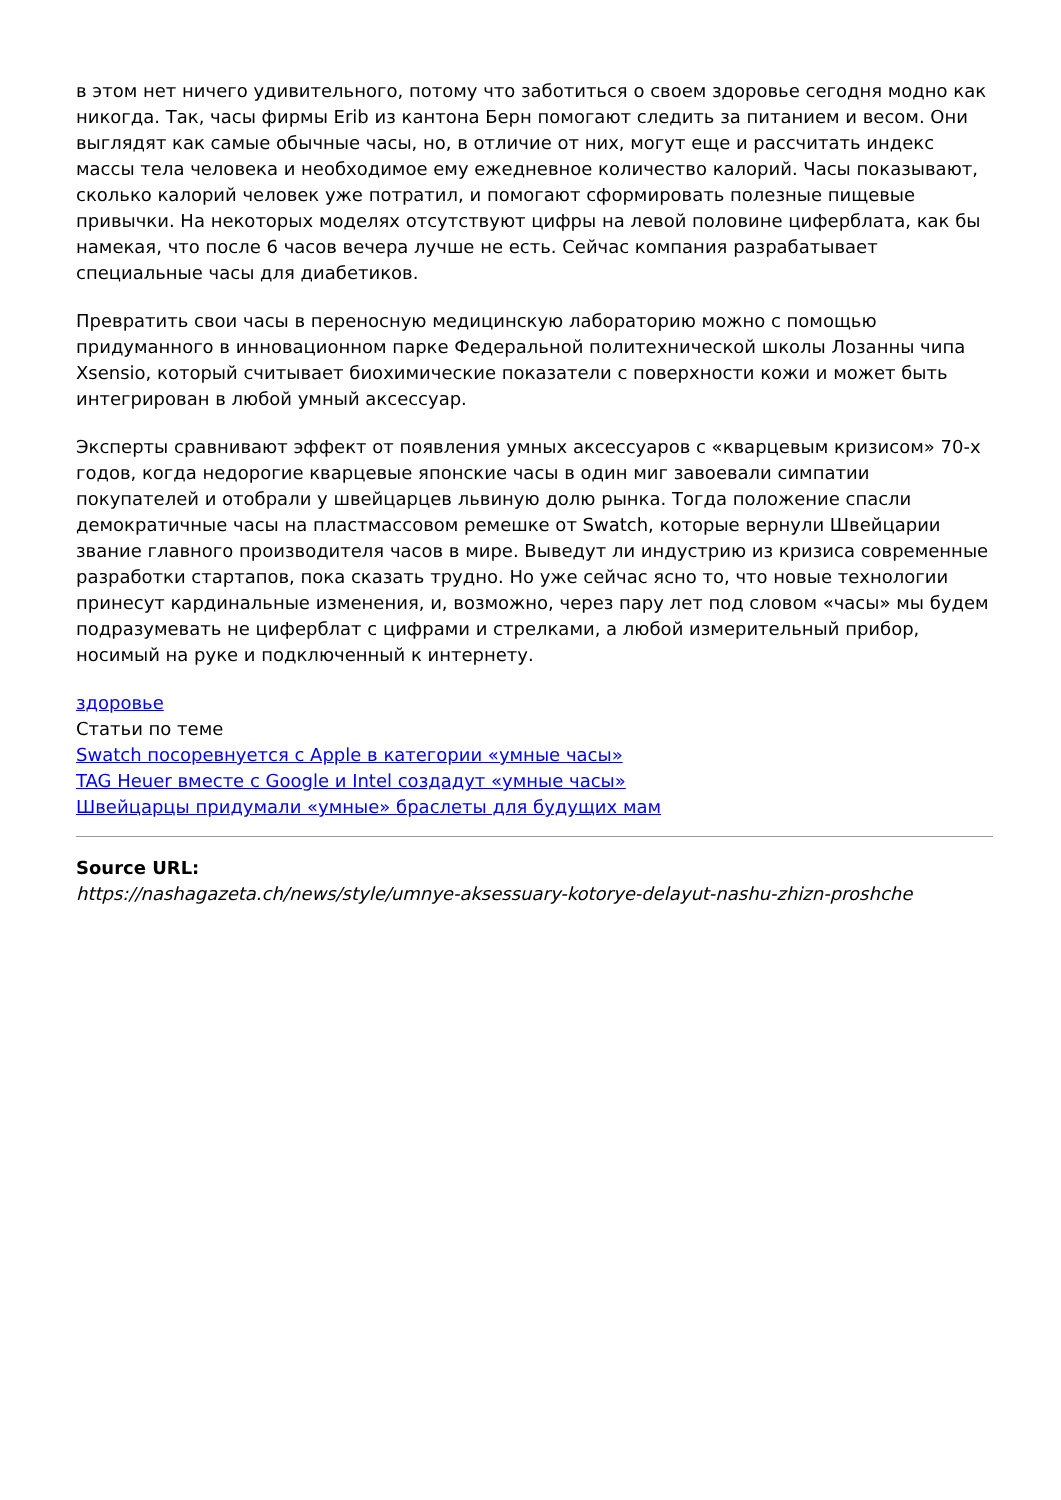в этом нет ничего удивительного, потому что заботиться о своем здоровье сегодня модно как никогда. Так, часы фирмы Erib из кантона Берн помогают следить за питанием и весом. Они выглядят как самые обычные часы, но, в отличие от них, могут еще и рассчитать индекс массы тела человека и необходимое ему ежедневное количество калорий. Часы показывают, сколько калорий человек уже потратил, и помогают сформировать полезные пищевые привычки. На некоторых моделях отсутствуют цифры на левой половине циферблата, как бы намекая, что после 6 часов вечера лучше не есть. Сейчас компания разрабатывает специальные часы для диабетиков.
Превратить свои часы в переносную медицинскую лабораторию можно с помощью придуманного в инновационном парке Федеральной политехнической школы Лозанны чипа Xsensio, который считывает биохимические показатели с поверхности кожи и может быть интегрирован в любой умный аксессуар.
Эксперты сравнивают эффект от появления умных аксессуаров с «кварцевым кризисом» 70-х годов, когда недорогие кварцевые японские часы в один миг завоевали симпатии покупателей и отобрали у швейцарцев львиную долю рынка. Тогда положение спасли демократичные часы на пластмассовом ремешке от Swatch, которые вернули Швейцарии звание главного производителя часов в мире. Выведут ли индустрию из кризиса современные разработки стартапов, пока сказать трудно. Но уже сейчас ясно то, что новые технологии принесут кардинальные изменения, и, возможно, через пару лет под словом «часы» мы будем подразумевать не циферблат с цифрами и стрелками, а любой измерительный прибор, носимый на руке и подключенный к интернету.
здоровье
Статьи по теме
Swatch посоревнуется с Apple в категории «умные часы»
TAG Heuer вместе с Google и Intel создадут «умные часы»
Швейцарцы придумали «умные» браслеты для будущих мам
Source URL:
https://nashagazeta.ch/news/style/umnye-aksessuary-kotorye-delayut-nashu-zhizn-proshche